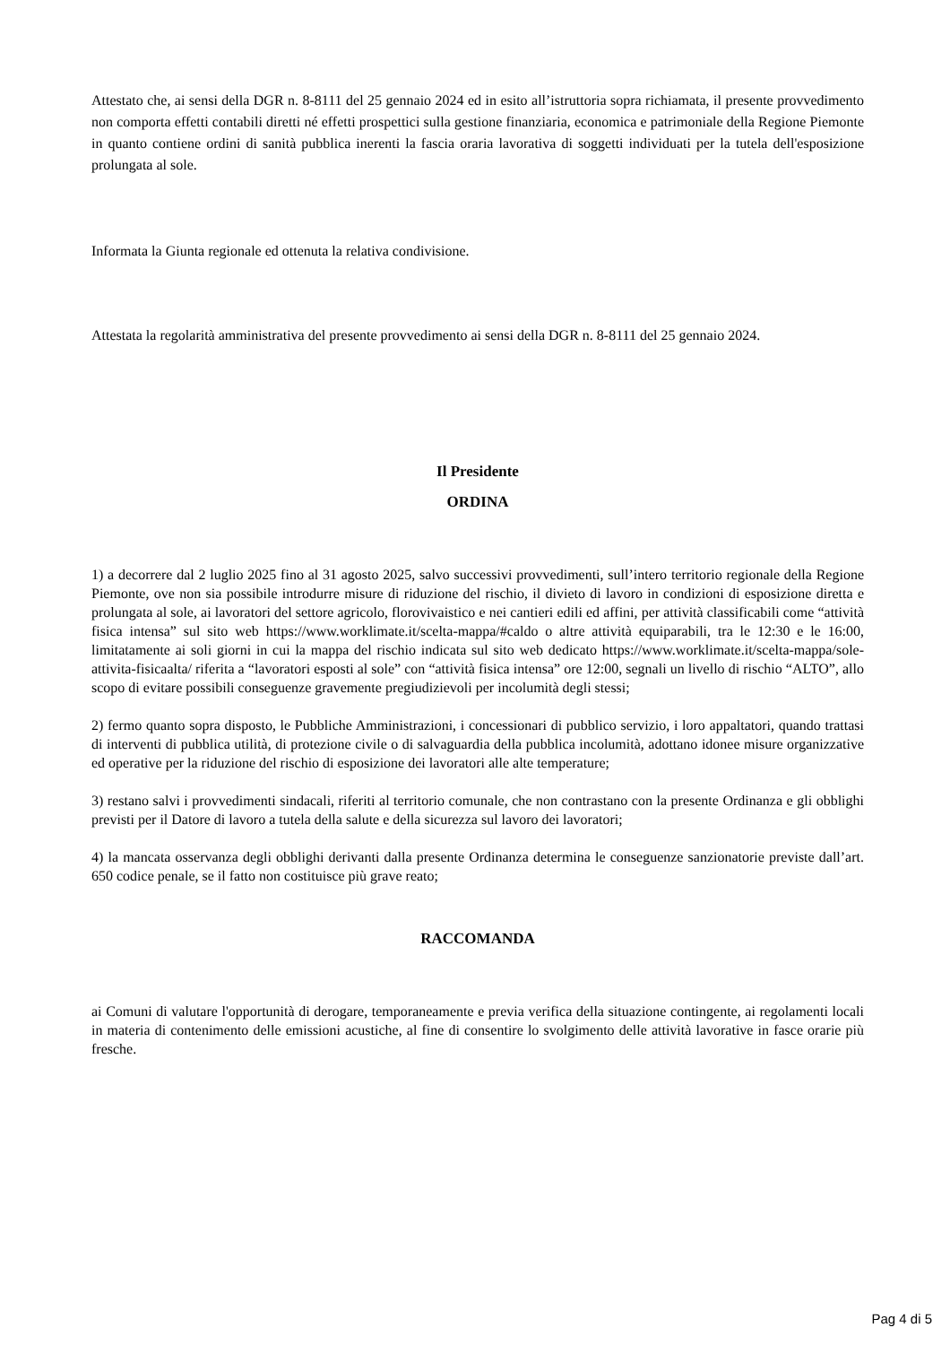Attestato che, ai sensi della DGR n. 8-8111 del 25 gennaio 2024 ed in esito all’istruttoria sopra richiamata, il presente provvedimento non comporta effetti contabili diretti né effetti prospettici sulla gestione finanziaria, economica e patrimoniale della Regione Piemonte in quanto contiene ordini di sanità pubblica inerenti la fascia oraria lavorativa di soggetti individuati per la tutela dell'esposizione prolungata al sole.
Informata la Giunta regionale ed ottenuta la relativa condivisione.
Attestata la regolarità amministrativa del presente provvedimento ai sensi della DGR n. 8-8111 del 25 gennaio 2024.
Il Presidente
ORDINA
1) a decorrere dal 2 luglio 2025 fino al 31 agosto 2025, salvo successivi provvedimenti, sull’intero territorio regionale della Regione Piemonte, ove non sia possibile introdurre misure di riduzione del rischio, il divieto di lavoro in condizioni di esposizione diretta e prolungata al sole, ai lavoratori del settore agricolo, florovivaistico e nei cantieri edili ed affini, per attività classificabili come “attività fisica intensa” sul sito web https://www.worklimate.it/scelta-mappa/#caldo o altre attività equiparabili, tra le 12:30 e le 16:00, limitatamente ai soli giorni in cui la mappa del rischio indicata sul sito web dedicato https://www.worklimate.it/scelta-mappa/sole-attivita-fisicaalta/ riferita a “lavoratori esposti al sole” con “attività fisica intensa” ore 12:00, segnali un livello di rischio “ALTO”, allo scopo di evitare possibili conseguenze gravemente pregiudizievoli per incolumità degli stessi;
2) fermo quanto sopra disposto, le Pubbliche Amministrazioni, i concessionari di pubblico servizio, i loro appaltatori, quando trattasi di interventi di pubblica utilità, di protezione civile o di salvaguardia della pubblica incolumità, adottano idonee misure organizzative ed operative per la riduzione del rischio di esposizione dei lavoratori alle alte temperature;
3) restano salvi i provvedimenti sindacali, riferiti al territorio comunale, che non contrastano con la presente Ordinanza e gli obblighi previsti per il Datore di lavoro a tutela della salute e della sicurezza sul lavoro dei lavoratori;
4) la mancata osservanza degli obblighi derivanti dalla presente Ordinanza determina le conseguenze sanzionatorie previste dall’art. 650 codice penale, se il fatto non costituisce più grave reato;
RACCOMANDA
ai Comuni di valutare l'opportunità di derogare, temporaneamente e previa verifica della situazione contingente, ai regolamenti locali in materia di contenimento delle emissioni acustiche, al fine di consentire lo svolgimento delle attività lavorative in fasce orarie più fresche.
Pag 4 di 5